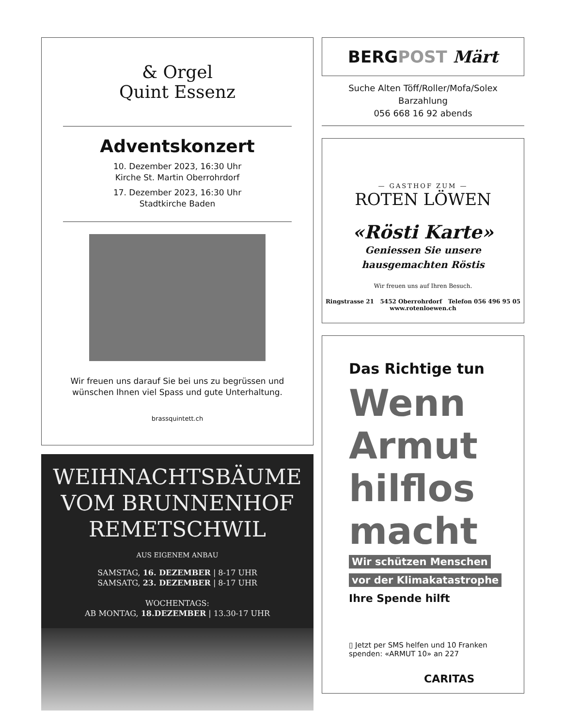& Orgel
Quint Essenz
Adventskonzert
10. Dezember 2023, 16:30 Uhr
Kirche St. Martin Oberrohrdorf
17. Dezember 2023, 16:30 Uhr
Stadtkirche Baden
Wir freuen uns darauf Sie bei uns zu begrüssen und
wünschen Ihnen viel Spass und gute Unterhaltung.
brassquintett.ch
WEIHNACHTSBÄUME
VOM BRUNNENHOF
REMETSCHWIL
AUS EIGENEM ANBAU
SAMSTAG, 16. DEZEMBER | 8-17 UHR
SAMSATG, 23. DEZEMBER | 8-17 UHR
WOCHENTAGS:
AB MONTAG, 18.DEZEMBER | 13.30-17 UHR
BERG POST Märt
Suche Alten Töff/Roller/Mofa/Solex
Barzahlung
056 668 16 92 abends
— GASTHOF ZUM —
ROTEN LÖWEN
«Rösti Karte»
Geniessen Sie unsere
hausgemachten Röstis
Wir freuen uns auf Ihren Besuch.
Ringstrasse 21 5452 Oberrohrdorf Telefon 056 496 95 05
www.rotenloewen.ch
Das Richtige tun
Wenn
Armut
hilflos
macht
Wir schützen Menschen
vor der Klimakatastrophe
Ihre Spende hilft
▯ Jetzt per SMS helfen und 10 Franken
spenden: «ARMUT 10» an 227
CARITAS